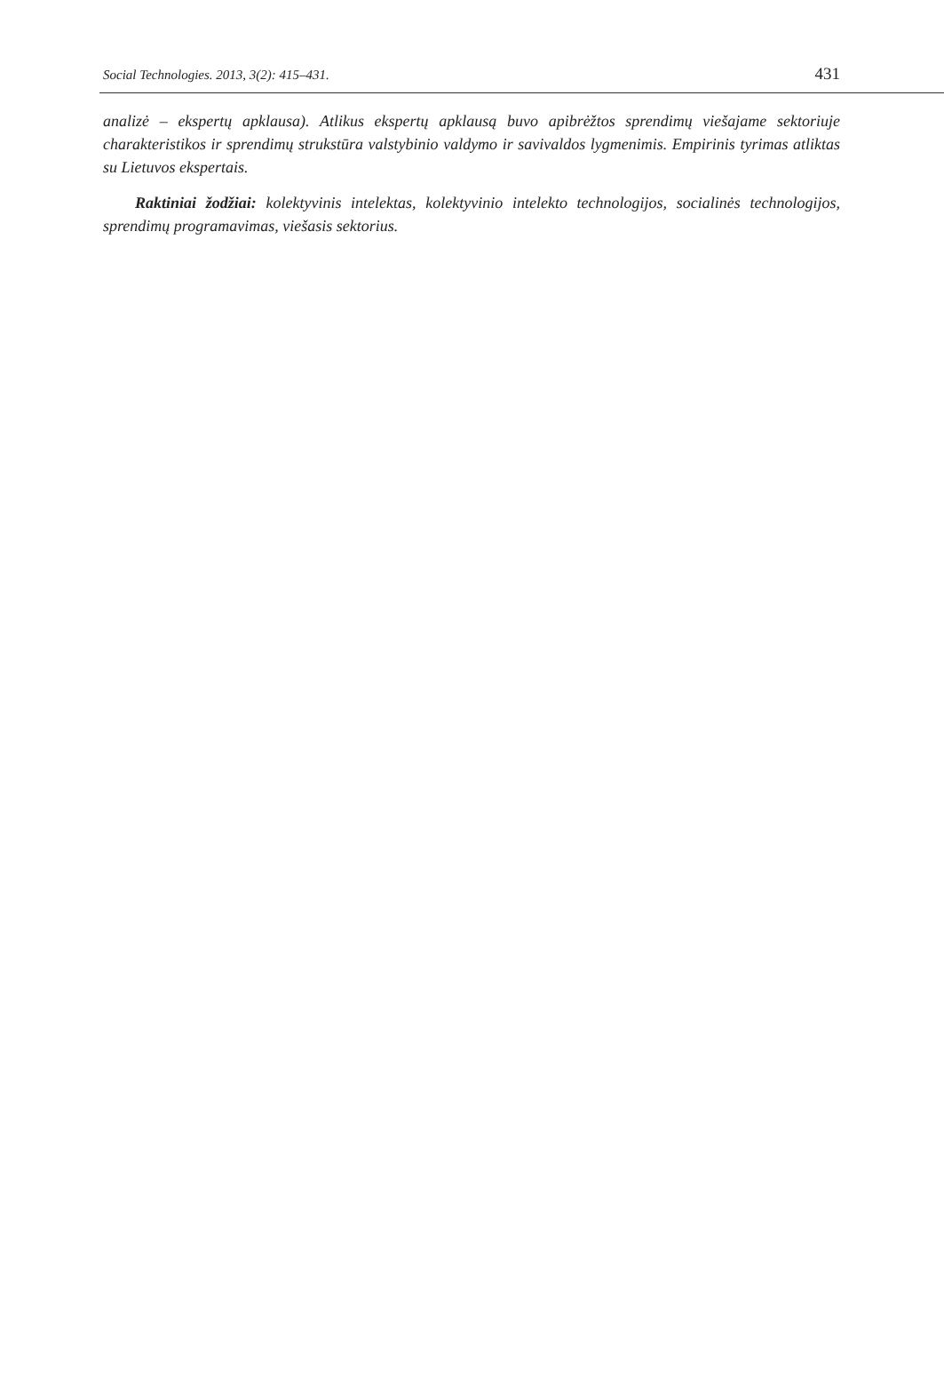Social Technologies. 2013, 3(2): 415–431. 431
analizė – ekspertų apklausa). Atlikus ekspertų apklausą buvo apibrėžtos sprendimų viešajame sektoriuje charakteristikos ir sprendimų strukstūra valstybinio valdymo ir savivaldos lygmenimis. Empirinis tyrimas atliktas su Lietuvos ekspertais.
Raktiniai žodžiai: kolektyvinis intelektas, kolektyvinio intelekto technologijos, socialinės technologijos, sprendimų programavimas, viešasis sektorius.